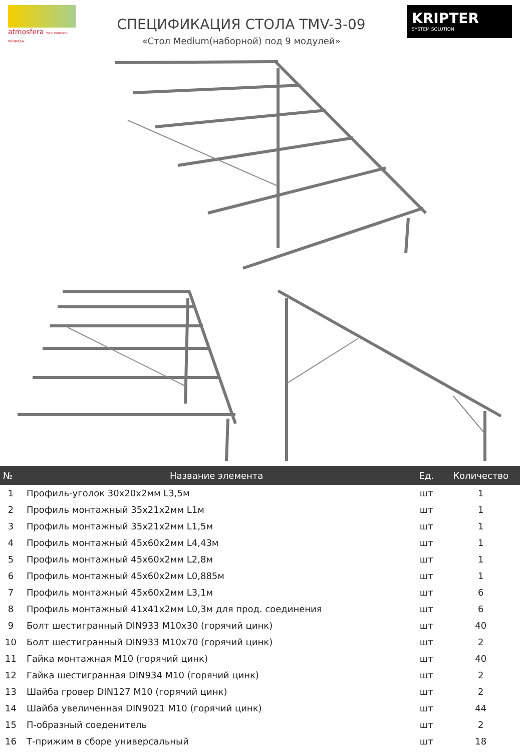atmosfera технологии природы
СПЕЦИФИКАЦИЯ СТОЛА TMV-3-09
«Стол Medium(наборной) под 9 модулей»
KRIPTER
SYSTEM SOLUTION
| № | Название элемента | Ед. | Количество |
| --- | --- | --- | --- |
| 1 | Профиль-уголок 30x20x2мм L3,5м | шт | 1 |
| 2 | Профиль монтажный 35x21x2мм L1м | шт | 1 |
| 3 | Профиль монтажный 35x21x2мм L1,5м | шт | 1 |
| 4 | Профиль монтажный 45x60x2мм L4,43м | шт | 1 |
| 5 | Профиль монтажный 45x60x2мм L2,8м | шт | 1 |
| 6 | Профиль монтажный 45x60x2мм L0,885м | шт | 1 |
| 7 | Профиль монтажный 45x60x2мм L3,1м | шт | 6 |
| 8 | Профиль монтажный 41x41x2мм L0,3м для прод. соединения | шт | 6 |
| 9 | Болт шестигранный DIN933 M10x30 (горячий цинк) | шт | 40 |
| 10 | Болт шестигранный DIN933 M10x70 (горячий цинк) | шт | 2 |
| 11 | Гайка монтажная M10 (горячий цинк) | шт | 40 |
| 12 | Гайка шестигранная DIN934 M10 (горячий цинк) | шт | 2 |
| 13 | Шайба гровер DIN127 M10 (горячий цинк) | шт | 2 |
| 14 | Шайба увеличенная DIN9021 M10 (горячий цинк) | шт | 44 |
| 15 | П-образный соеденитель | шт | 2 |
| 16 | Т-прижим в сборе универсальный | шт | 18 |